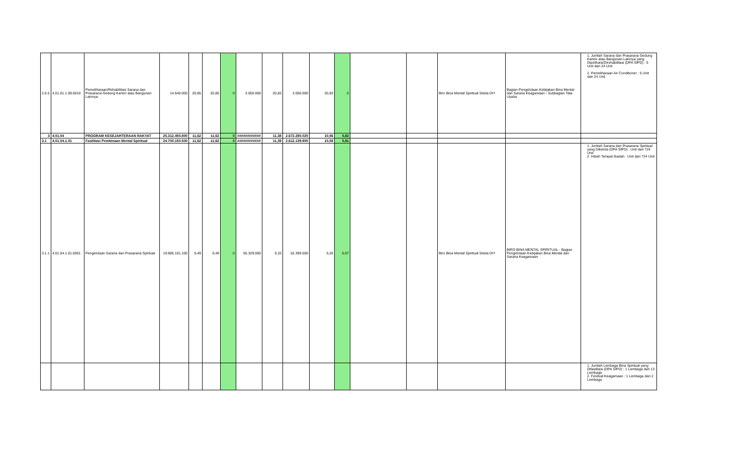| 2.6.5 | 4.01.01.1.09.0010 | Pemeliharaan/Rehabilitasi Sarana dan Prasarana Gedung Kantor atau Bangunan Lainnya | 14.640.000 | 20,85 | 20,85 | 0 | 3.050.000 | 20,83 | 3.050.000 | 20,83 | 0 | | | Biro Bina Mental Spiritual Setda DIY | Bagian Pengelolaan Kebijakan Bina Mental dan Sarana Keagamaan - Subbagian Tata Usaha | 1. Jumlah Sarana dan Prasarana Gedung Kantor atau Bangunan Lainnya yang Dipelihara/Direhabilitasi (DPA SIPD) : 5 Unit dari 24 Unit 2. Pemeliharaan Air Conditioner : 5 Unit dari 24 Unit |
| 3 | 4.01.04 | PROGRAM KESEJAHTERAAN RAKYAT | 25.312.450.800 | 11,62 | 11,62 | 0 | ############ | 11,38 | 2.672.280.020 | 10,56 | 0,82 | | | | | |
| 3.1 | 4.01.04.1.01 | Fasilitasi Pembinaan Mental Spiritual | 24.700.150.500 | 11,62 | 11,62 | 0 | ############ | 11,39 | 2.612.139.900 | 10,58 | 0,81 | | | | | |
| 3.1.1 | 4.01.04.1.01.0001 | Pengelolaan Sarana dan Prasarana Spiritual | 19.885.101.100 | 0,49 | 0,49 | 0 | 65.329.000 | 0,33 | 52.399.500 | 0,26 | 0,07 | | | Biro Bina Mental Spiritual Setda DIY | BIRO BINA MENTAL SPIRITUAL - Bagian Pengelolaan Kebijakan Bina Mental dan Sarana Keagamaan | 1. Jumlah Sarana dan Prasarana Spiritual yang Dikelola (DPA SIPD) : Unit dari 724 Unit 2. Hibah Tempat Ibadah : Unit dari 724 Unit |
| | | | | | | | | | | | | | | | | 1. Jumlah Lembaga Bina Spiritual yang Difasilitasi (DPA SIPD) : 1 Lembaga dari 13 Lembaga 2. Festival Keagamaan : 1 Lembaga dari 2 Lembaga |